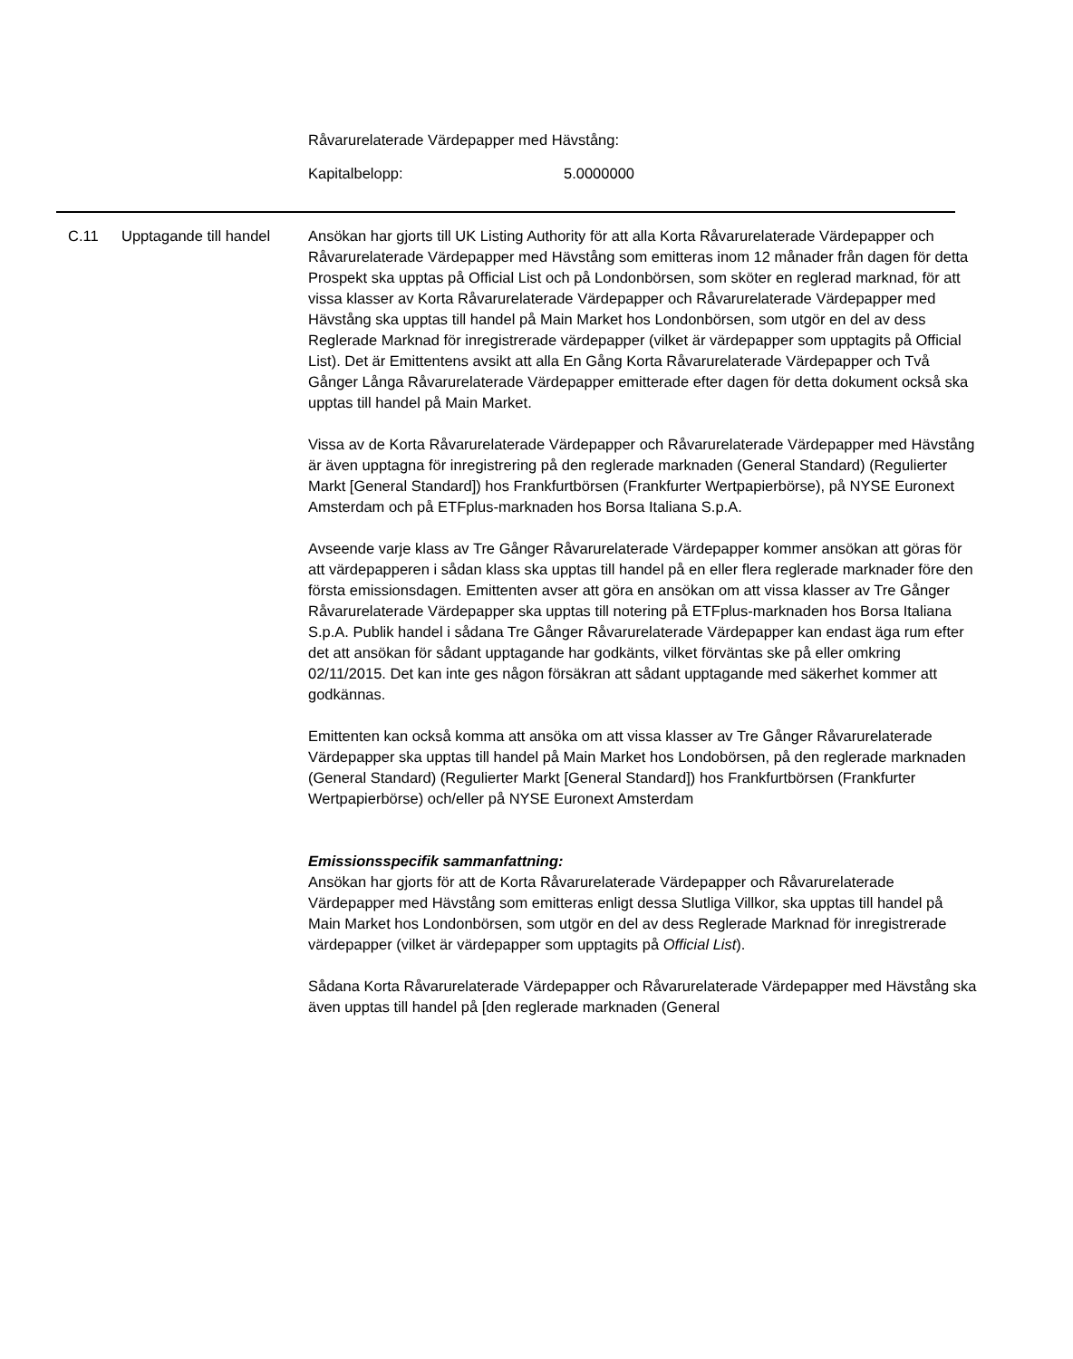Råvarurelaterade Värdepapper med Hävstång:
Kapitalbelopp: 5.0000000
| C.11 | Upptagande till handel | Ansökan har gjorts till UK Listing Authority för att alla Korta Råvarurelaterade Värdepapper och Råvarurelaterade Värdepapper med Hävstång som emitteras inom 12 månader från dagen för detta Prospekt ska upptas på Official List och på Londonbörsen, som sköter en reglerad marknad, för att vissa klasser av Korta Råvarurelaterade Värdepapper och Råvarurelaterade Värdepapper med Hävstång ska upptas till handel på Main Market hos Londonbörsen, som utgör en del av dess Reglerade Marknad för inregistrerade värdepapper (vilket är värdepapper som upptagits på Official List). Det är Emittentens avsikt att alla En Gång Korta Råvarurelaterade Värdepapper och Två Gånger Långa Råvarurelaterade Värdepapper emitterade efter dagen för detta dokument också ska upptas till handel på Main Market. Vissa av de Korta Råvarurelaterade Värdepapper och Råvarurelaterade Värdepapper med Hävstång är även upptagna för inregistrering på den reglerade marknaden (General Standard) (Regulierter Markt [General Standard]) hos Frankfurtbörsen (Frankfurter Wertpapierbörse), på NYSE Euronext Amsterdam och på ETFplus-marknaden hos Borsa Italiana S.p.A. Avseende varje klass av Tre Gånger Råvarurelaterade Värdepapper kommer ansökan att göras för att värdepapperen i sådan klass ska upptas till handel på en eller flera reglerade marknader före den första emissionsdagen. Emittenten avser att göra en ansökan om att vissa klasser av Tre Gånger Råvarurelaterade Värdepapper ska upptas till notering på ETFplus-marknaden hos Borsa Italiana S.p.A. Publik handel i sådana Tre Gånger Råvarurelaterade Värdepapper kan endast äga rum efter det att ansökan för sådant upptagande har godkänts, vilket förväntas ske på eller omkring 02/11/2015. Det kan inte ges någon försäkran att sådant upptagande med säkerhet kommer att godkännas. Emittenten kan också komma att ansöka om att vissa klasser av Tre Gånger Råvarurelaterade Värdepapper ska upptas till handel på Main Market hos Londobörsen, på den reglerade marknaden (General Standard) (Regulierter Markt [General Standard]) hos Frankfurtbörsen (Frankfurter Wertpapierbörse) och/eller på NYSE Euronext Amsterdam Emissionsspecifik sammanfattning: Ansökan har gjorts för att de Korta Råvarurelaterade Värdepapper och Råvarurelaterade Värdepapper med Hävstång som emitteras enligt dessa Slutliga Villkor, ska upptas till handel på Main Market hos Londonbörsen, som utgör en del av dess Reglerade Marknad för inregistrerade värdepapper (vilket är värdepapper som upptagits på Official List ). Sådana Korta Råvarurelaterade Värdepapper och Råvarurelaterade Värdepapper med Hävstång ska även upptas till handel på [den reglerade marknaden (General |